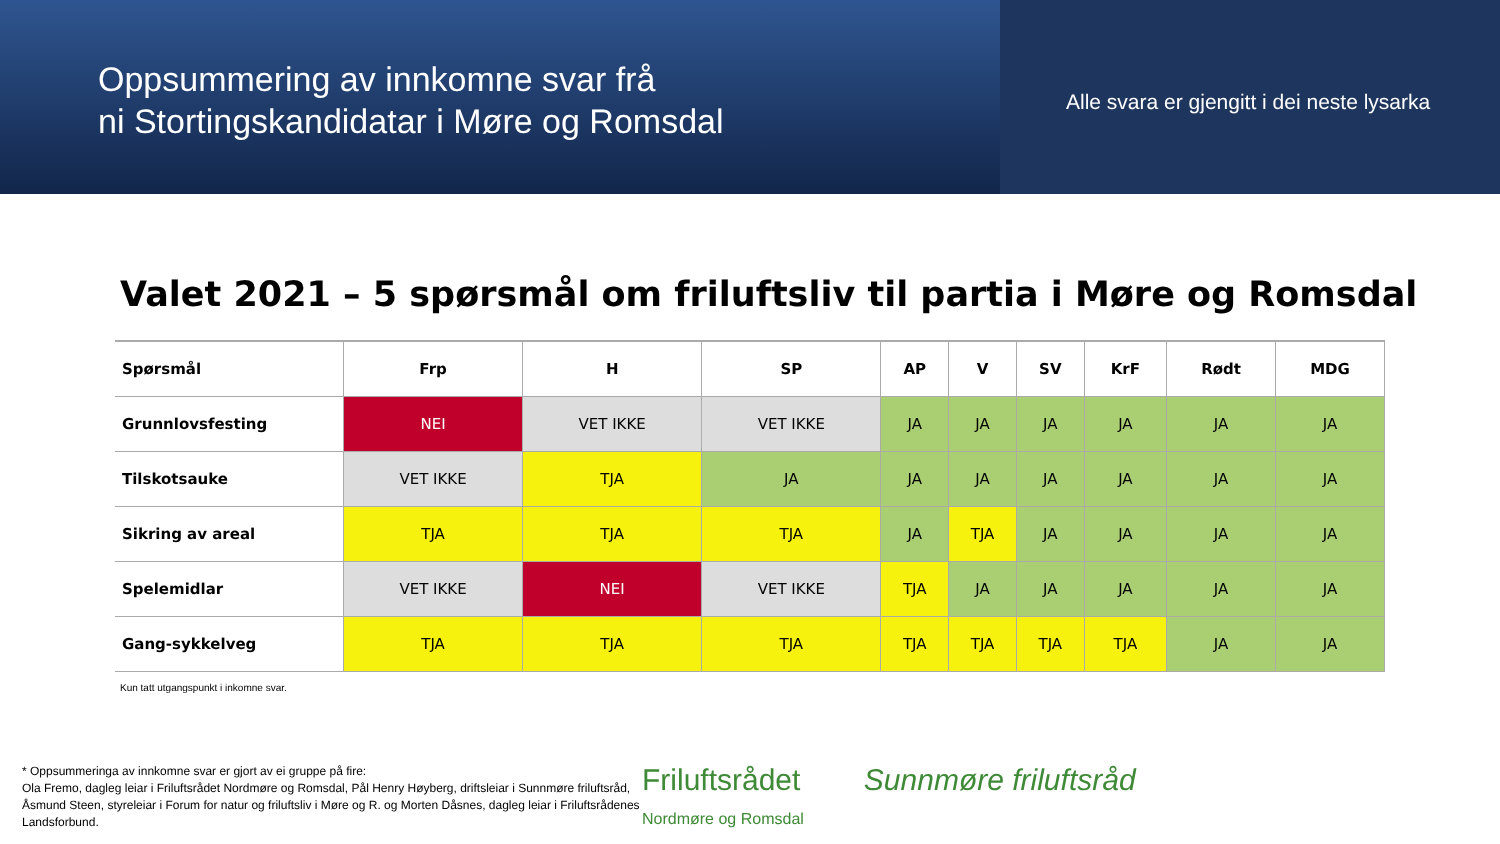Oppsummering av innkomne svar frå
ni Stortingskandidatar i Møre og Romsdal
Alle svara er gjengitt i dei neste lysarka
Valet 2021 – 5 spørsmål om friluftsliv til partia i Møre og Romsdal
| Spørsmål | Frp | H | SP | AP | V | SV | KrF | Rødt | MDG |
| --- | --- | --- | --- | --- | --- | --- | --- | --- | --- |
| Grunnlovsfesting | NEI | VET IKKE | VET IKKE | JA | JA | JA | JA | JA | JA |
| Tilskotsauke | VET IKKE | TJA | JA | JA | JA | JA | JA | JA | JA |
| Sikring av areal | TJA | TJA | TJA | JA | TJA | JA | JA | JA | JA |
| Spelemidlar | VET IKKE | NEI | VET IKKE | TJA | JA | JA | JA | JA | JA |
| Gang-sykkelveg | TJA | TJA | TJA | TJA | TJA | TJA | TJA | JA | JA |
Kun tatt utgangspunkt i inkomne svar.
* Oppsummeringa av innkomne svar er gjort av ei gruppe på fire:
Ola Fremo, dagleg leiar i Friluftsrådet Nordmøre og Romsdal, Pål Henry Høyberg, driftsleiar i Sunnmøre friluftsråd, Åsmund Steen, styreleiar i Forum for natur og friluftsliv i Møre og R. og Morten Dåsnes, dagleg leiar i Friluftsrådenes Landsforbund.
Friluftsrådet
Nordmøre og Romsdal
Sunnmøre friluftsråd